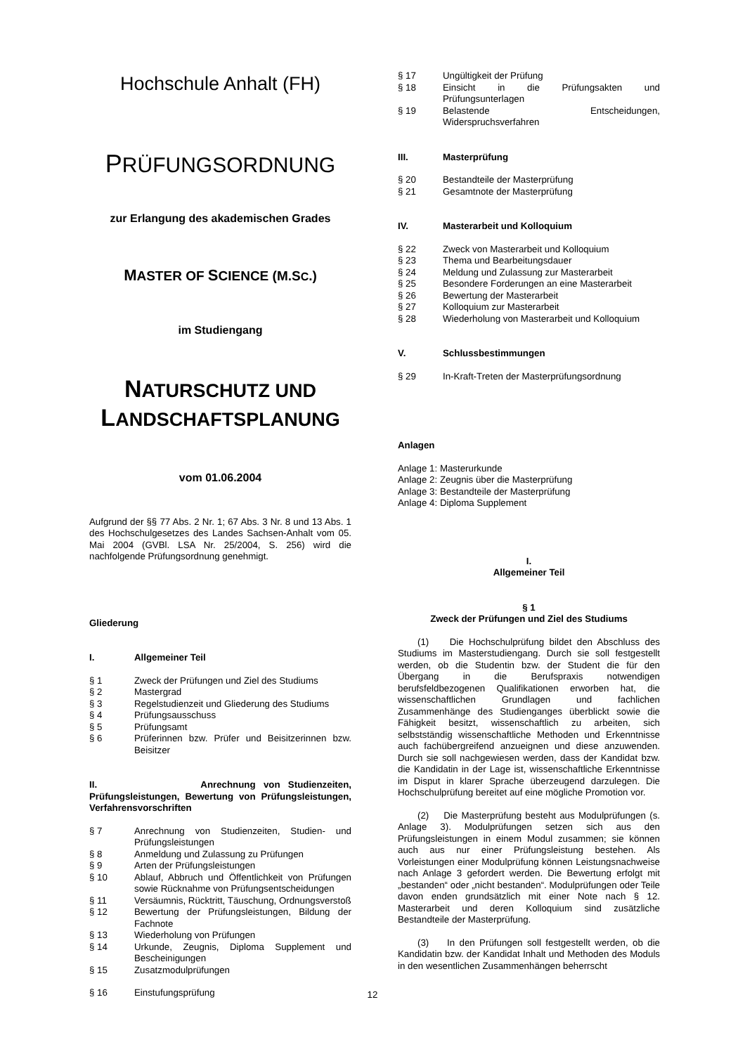Hochschule Anhalt (FH)
PRÜFUNGSORDNUNG
zur Erlangung des akademischen Grades
MASTER OF SCIENCE (M.SC.)
im Studiengang
NATURSCHUTZ UND
LANDSCHAFTSPLANUNG
vom 01.06.2004
Aufgrund der §§ 77 Abs. 2 Nr. 1; 67 Abs. 3 Nr. 8 und 13 Abs. 1 des Hochschulgesetzes des Landes Sachsen-Anhalt vom 05. Mai 2004 (GVBl. LSA Nr. 25/2004, S. 256) wird die nachfolgende Prüfungsordnung genehmigt.
Gliederung
I. Allgemeiner Teil
§ 1 Zweck der Prüfungen und Ziel des Studiums
§ 2 Mastergrad
§ 3 Regelstudienzeit und Gliederung des Studiums
§ 4 Prüfungsausschuss
§ 5 Prüfungsamt
§ 6 Prüferinnen bzw. Prüfer und Beisitzerinnen bzw. Beisitzer
II. Anrechnung von Studienzeiten, Prüfungsleistungen, Bewertung von Prüfungsleistungen, Verfahrensvorschriften
§ 7 Anrechnung von Studienzeiten, Studien- und Prüfungsleistungen
§ 8 Anmeldung und Zulassung zu Prüfungen
§ 9 Arten der Prüfungsleistungen
§ 10 Ablauf, Abbruch und Öffentlichkeit von Prüfungen sowie Rücknahme von Prüfungsentscheidungen
§ 11 Versäumnis, Rücktritt, Täuschung, Ordnungsverstoß
§ 12 Bewertung der Prüfungsleistungen, Bildung der Fachnote
§ 13 Wiederholung von Prüfungen
§ 14 Urkunde, Zeugnis, Diploma Supplement und Bescheinigungen
§ 15 Zusatzmodulprüfungen
§ 16 Einstufungsprüfung
§ 17 Ungültigkeit der Prüfung
§ 18 Einsicht in die Prüfungsakten und Prüfungsunterlagen
§ 19 Belastende Entscheidungen, Widerspruchsverfahren
III. Masterprüfung
§ 20 Bestandteile der Masterprüfung
§ 21 Gesamtnote der Masterprüfung
IV. Masterarbeit und Kolloquium
§ 22 Zweck von Masterarbeit und Kolloquium
§ 23 Thema und Bearbeitungsdauer
§ 24 Meldung und Zulassung zur Masterarbeit
§ 25 Besondere Forderungen an eine Masterarbeit
§ 26 Bewertung der Masterarbeit
§ 27 Kolloquium zur Masterarbeit
§ 28 Wiederholung von Masterarbeit und Kolloquium
V. Schlussbestimmungen
§ 29 In-Kraft-Treten der Masterprüfungsordnung
Anlagen
Anlage 1: Masterurkunde
Anlage 2: Zeugnis über die Masterprüfung
Anlage 3: Bestandteile der Masterprüfung
Anlage 4: Diploma Supplement
I.
Allgemeiner Teil
§ 1
Zweck der Prüfungen und Ziel des Studiums
(1) Die Hochschulprüfung bildet den Abschluss des Studiums im Masterstudiengang. Durch sie soll festgestellt werden, ob die Studentin bzw. der Student die für den Übergang in die Berufspraxis notwendigen berufsfeldbezogenen Qualifikationen erworben hat, die wissenschaftlichen Grundlagen und fachlichen Zusammenhänge des Studienganges überblickt sowie die Fähigkeit besitzt, wissenschaftlich zu arbeiten, sich selbstständig wissenschaftliche Methoden und Erkenntnisse auch fachübergreifend anzueignen und diese anzuwenden. Durch sie soll nachgewiesen werden, dass der Kandidat bzw. die Kandidatin in der Lage ist, wissenschaftliche Erkenntnisse im Disput in klarer Sprache überzeugend darzulegen. Die Hochschulprüfung bereitet auf eine mögliche Promotion vor.
(2) Die Masterprüfung besteht aus Modulprüfungen (s. Anlage 3). Modulprüfungen setzen sich aus den Prüfungsleistungen in einem Modul zusammen; sie können auch aus nur einer Prüfungsleistung bestehen. Als Vorleistungen einer Modulprüfung können Leistungsnachweise nach Anlage 3 gefordert werden. Die Bewertung erfolgt mit „bestanden“ oder „nicht bestanden“. Modulprüfungen oder Teile davon enden grundsätzlich mit einer Note nach § 12. Masterarbeit und deren Kolloquium sind zusätzliche Bestandteile der Masterprüfung.
(3) In den Prüfungen soll festgestellt werden, ob die Kandidatin bzw. der Kandidat Inhalt und Methoden des Moduls in den wesentlichen Zusammenhängen beherrscht
12